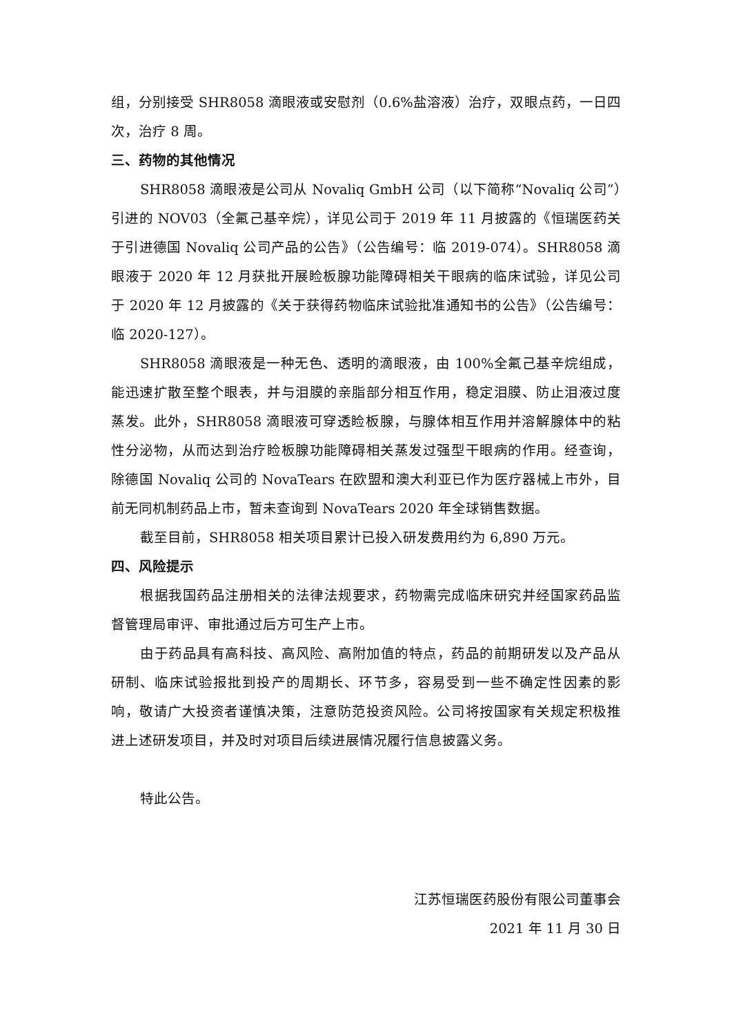组，分别接受 SHR8058 滴眼液或安慰剂（0.6%盐溶液）治疗，双眼点药，一日四次，治疗 8 周。
三、药物的其他情况
SHR8058 滴眼液是公司从 Novaliq GmbH 公司（以下简称“Novaliq 公司”）引进的 NOV03（全氟己基辛烷），详见公司于 2019 年 11 月披露的《恒瑞医药关于引进德国 Novaliq 公司产品的公告》（公告编号：临 2019-074）。SHR8058 滴眼液于 2020 年 12 月获批开展睑板腺功能障碍相关干眼病的临床试验，详见公司于 2020 年 12 月披露的《关于获得药物临床试验批准通知书的公告》（公告编号：临 2020-127）。
SHR8058 滴眼液是一种无色、透明的滴眼液，由 100%全氟己基辛烷组成，能迅速扩散至整个眼表，并与泪膜的亲脂部分相互作用，稳定泪膜、防止泪液过度蒸发。此外，SHR8058 滴眼液可穿透睑板腺，与腺体相互作用并溶解腺体中的粘性分泌物，从而达到治疗睑板腺功能障碍相关蒸发过强型干眼病的作用。经查询，除德国 Novaliq 公司的 NovaTears 在欧盟和澳大利亚已作为医疗器械上市外，目前无同机制药品上市，暂未查询到 NovaTears 2020 年全球销售数据。
截至目前，SHR8058 相关项目累计已投入研发费用约为 6,890 万元。
四、风险提示
根据我国药品注册相关的法律法规要求，药物需完成临床研究并经国家药品监督管理局审评、审批通过后方可生产上市。
由于药品具有高科技、高风险、高附加值的特点，药品的前期研发以及产品从研制、临床试验报批到投产的周期长、环节多，容易受到一些不确定性因素的影响，敬请广大投资者谨慎决策，注意防范投资风险。公司将按国家有关规定积极推进上述研发项目，并及时对项目后续进展情况履行信息披露义务。
特此公告。
江苏恒瑞医药股份有限公司董事会
2021 年 11 月 30 日